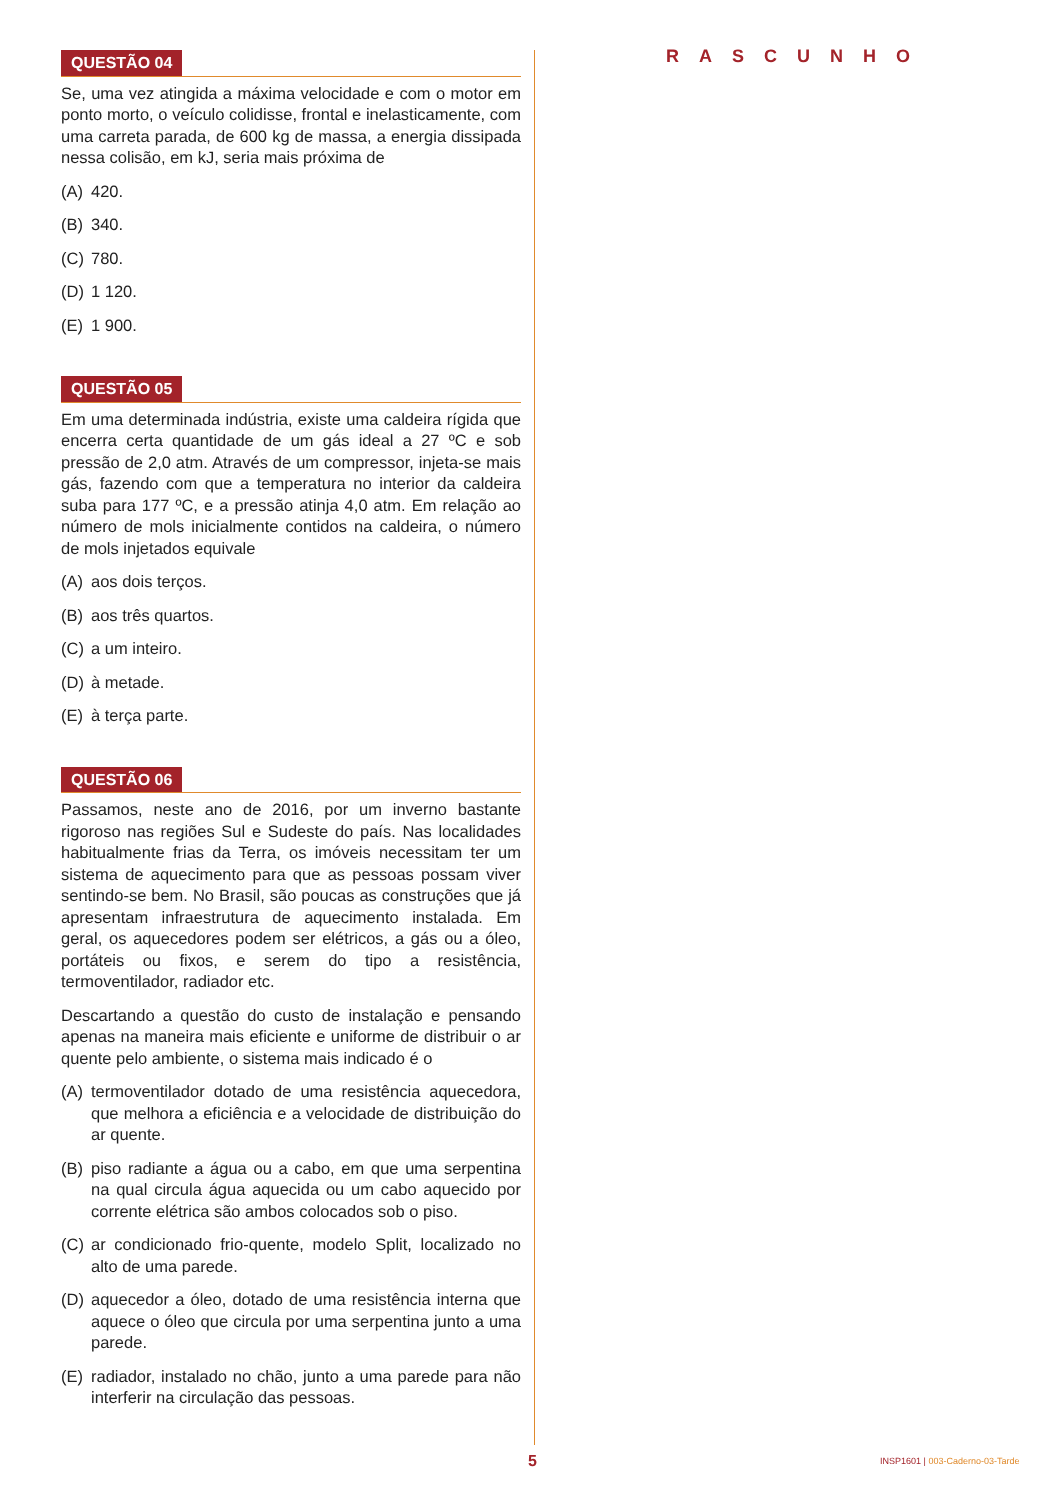RASCUNHO
QUESTÃO 04
Se, uma vez atingida a máxima velocidade e com o motor em ponto morto, o veículo colidisse, frontal e inelasticamente, com uma carreta parada, de 600 kg de massa, a energia dissipada nessa colisão, em kJ, seria mais próxima de
(A) 420.
(B) 340.
(C) 780.
(D) 1 120.
(E) 1 900.
QUESTÃO 05
Em uma determinada indústria, existe uma caldeira rígida que encerra certa quantidade de um gás ideal a 27 ºC e sob pressão de 2,0 atm. Através de um compressor, injeta-se mais gás, fazendo com que a temperatura no interior da caldeira suba para 177 ºC, e a pressão atinja 4,0 atm. Em relação ao número de mols inicialmente contidos na caldeira, o número de mols injetados equivale
(A) aos dois terços.
(B) aos três quartos.
(C) a um inteiro.
(D) à metade.
(E) à terça parte.
QUESTÃO 06
Passamos, neste ano de 2016, por um inverno bastante rigoroso nas regiões Sul e Sudeste do país. Nas localidades habitualmente frias da Terra, os imóveis necessitam ter um sistema de aquecimento para que as pessoas possam viver sentindo-se bem. No Brasil, são poucas as construções que já apresentam infraestrutura de aquecimento instalada. Em geral, os aquecedores podem ser elétricos, a gás ou a óleo, portáteis ou fixos, e serem do tipo a resistência, termoventilador, radiador etc.
Descartando a questão do custo de instalação e pensando apenas na maneira mais eficiente e uniforme de distribuir o ar quente pelo ambiente, o sistema mais indicado é o
(A) termoventilador dotado de uma resistência aquecedora, que melhora a eficiência e a velocidade de distribuição do ar quente.
(B) piso radiante a água ou a cabo, em que uma serpentina na qual circula água aquecida ou um cabo aquecido por corrente elétrica são ambos colocados sob o piso.
(C) ar condicionado frio-quente, modelo Split, localizado no alto de uma parede.
(D) aquecedor a óleo, dotado de uma resistência interna que aquece o óleo que circula por uma serpentina junto a uma parede.
(E) radiador, instalado no chão, junto a uma parede para não interferir na circulação das pessoas.
5
INSP1601 | 003-Caderno-03-Tarde